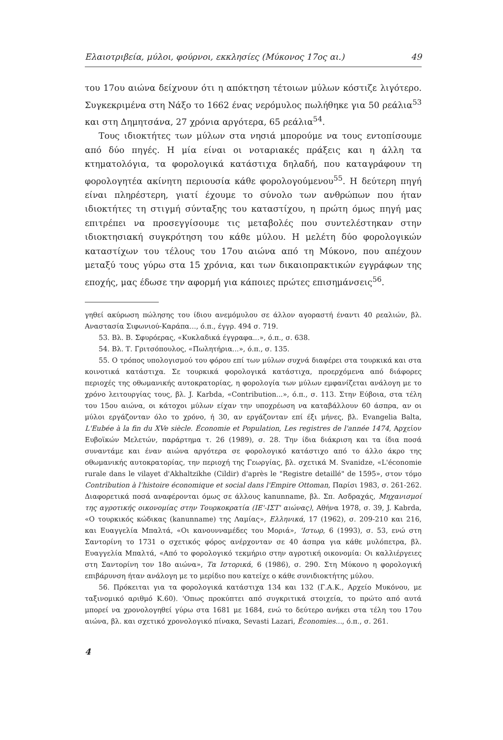Ελαιοτριβεία, μύλοι, φούρνοι, εκκλησίες (Μύκονος 17ος αι.) 49
του 17ου αιώνα δείχνουν ότι η απόκτηση τέτοιων μύλων κόστιζε λιγότερο. Συγκεκριμένα στη Νάξο το 1662 ένας νερόμυλος πωλήθηκε για 50 ρεάλια<sup>53</sup> και στη Δημητσάνα, 27 χρόνια αργότερα, 65 ρεάλια<sup>54</sup>.
Τους ιδιοκτήτες των μύλων στα νησιά μπορούμε να τους εντοπίσουμε από δύο πηγές. Η μία είναι οι νοταριακές πράξεις και η άλλη τα κτηματολόγια, τα φορολογικά κατάστιχα δηλαδή, που καταγράφουν τη φορολογητέα ακίνητη περιουσία κάθε φορολογούμενου<sup>55</sup>. Η δεύτερη πηγή είναι πληρέστερη, γιατί έχουμε το σύνολο των ανθρώπων που ήταν ιδιοκτήτες τη στιγμή σύνταξης του καταστίχου, η πρώτη όμως πηγή μας επιτρέπει να προσεγγίσουμε τις μεταβολές που συντελέστηκαν στην ιδιοκτησιακή συγκρότηση του κάθε μύλου. Η μελέτη δύο φορολογικών καταστίχων του τέλους του 17ου αιώνα από τη Μύκονο, που απέχουν μεταξύ τους γύρω στα 15 χρόνια, και των δικαιοπρακτικών εγγράφων της εποχής, μας έδωσε την αφορμή για κάποιες πρώτες επισημάνσεις<sup>56</sup>.
γηθεί ακύρωση πώλησης του ίδιου ανεμόμυλου σε άλλον αγοραστή έναντι 40 ρεαλιών, βλ. Αναστασία Σιφωνιού-Καράπα..., ό.π., έγγρ. 494 σ. 719.
53. Βλ. Β. Σφυρόερας, «Κυκλαδικά έγγραφα...», ό.π., σ. 638.
54. Βλ. Τ. Γριτσόπουλος, «Πωλητήρια...», ό.π., σ. 135.
55. Ο τρόπος υπολογισμού του φόρου επί των μύλων συχνά διαφέρει στα τουρκικά και στα κοινοτικά κατάστιχα. Σε τουρκικά φορολογικά κατάστιχα, προερχόμενα από διάφορες περιοχές της οθωμανικής αυτοκρατορίας, η φορολογία των μύλων εμφανίζεται ανάλογη με το χρόνο λειτουργίας τους, βλ. J. Karbda, «Contribution...», ό.π., σ. 113. Στην Εύβοια, στα τέλη του 15ου αιώνα, οι κάτοχοι μύλων είχαν την υποχρέωση να καταβάλλουν 60 άσπρα, αν οι μύλοι εργάζονταν όλο το χρόνο, ή 30, αν εργάζονταν επί έξι μήνες, βλ. Evangelia Balta, L'Eubée à la fin du XVe siècle. Économie et Population, Les registres de l'année 1474, Αρχείον Ευβοϊκών Μελετών, παράρτημα τ. 26 (1989), σ. 28. Την ίδια διάκριση και τα ίδια ποσά συναντάμε και έναν αιώνα αργότερα σε φορολογικό κατάστιχο από το άλλο άκρο της οθωμανικής αυτοκρατορίας, την περιοχή της Γεωργίας, βλ. σχετικά M. Svanidze, «L'économie rurale dans le vilayet d'Akhaltzikhe (Cildir) d'après le "Registre detaillé" de 1595», στον τόμο Contribution à l'histoire économique et social dans l'Empire Ottoman, Παρίσι 1983, σ. 261-262. Διαφορετικά ποσά αναφέρονται όμως σε άλλους kanunname, βλ. Σπ. Ασδραχάς, Μηχανισμοί της αγροτικής οικονομίας στην Τουρκοκρατία (ΙΕ'-ΙΣΤ' αιώνας), Αθήνα 1978, σ. 39, J. Kabrda, «Ο τουρκικός κώδικας (kanunname) της Λαμίας», Ελληνικά, 17 (1962), σ. 209-210 και 216, και Ευαγγελία Μπαλτά, «Οι κανουνναμέδες του Μοριά», 'Ιστωρ, 6 (1993), σ. 53, ενώ στη Σαντορίνη το 1731 ο σχετικός φόρος ανέρχονταν σε 40 άσπρα για κάθε μυλόπετρα, βλ. Ευαγγελία Μπαλτά, «Από το φορολογικό τεκμήριο στην αγροτική οικονομία: Οι καλλιέργειες στη Σαντορίνη τον 18ο αιώνα», Τα Ιστορικά, 6 (1986), σ. 290. Στη Μύκονο η φορολογική επιβάρυνση ήταν ανάλογη με το μερίδιο που κατείχε ο κάθε συνιδιοκτήτης μύλου.
56. Πρόκειται για τα φορολογικά κατάστιχα 134 και 132 (Γ.Α.Κ., Αρχείο Μυκόνου, με ταξινομικό αριθμό Κ.60). 'Οπως προκύπτει από συγκριτικά στοιχεία, το πρώτο από αυτά μπορεί να χρονολογηθεί γύρω στα 1681 με 1684, ενώ το δεύτερο ανήκει στα τέλη του 17ου αιώνα, βλ. και σχετικό χρονολογικό πίνακα, Sevasti Lazari, Économies..., ό.π., σ. 261.
4